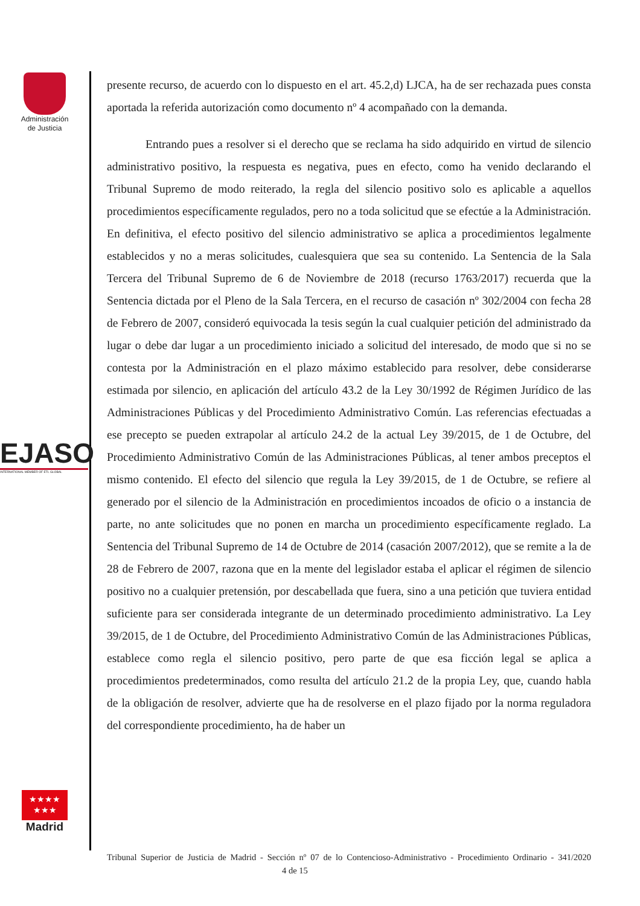Administración
de Justicia
EJASO
INTERNATIONAL MEMBER OF ETL GLOBAL
★★★★
★★★
Madrid
presente recurso, de acuerdo con lo dispuesto en el art. 45.2,d) LJCA, ha de ser rechazada pues consta aportada la referida autorización como documento nº 4 acompañado con la demanda.
Entrando pues a resolver si el derecho que se reclama ha sido adquirido en virtud de silencio administrativo positivo, la respuesta es negativa, pues en efecto, como ha venido declarando el Tribunal Supremo de modo reiterado, la regla del silencio positivo solo es aplicable a aquellos procedimientos específicamente regulados, pero no a toda solicitud que se efectúe a la Administración. En definitiva, el efecto positivo del silencio administrativo se aplica a procedimientos legalmente establecidos y no a meras solicitudes, cualesquiera que sea su contenido. La Sentencia de la Sala Tercera del Tribunal Supremo de 6 de Noviembre de 2018 (recurso 1763/2017) recuerda que la Sentencia dictada por el Pleno de la Sala Tercera, en el recurso de casación nº 302/2004 con fecha 28 de Febrero de 2007, consideró equivocada la tesis según la cual cualquier petición del administrado da lugar o debe dar lugar a un procedimiento iniciado a solicitud del interesado, de modo que si no se contesta por la Administración en el plazo máximo establecido para resolver, debe considerarse estimada por silencio, en aplicación del artículo 43.2 de la Ley 30/1992 de Régimen Jurídico de las Administraciones Públicas y del Procedimiento Administrativo Común. Las referencias efectuadas a ese precepto se pueden extrapolar al artículo 24.2 de la actual Ley 39/2015, de 1 de Octubre, del Procedimiento Administrativo Común de las Administraciones Públicas, al tener ambos preceptos el mismo contenido. El efecto del silencio que regula la Ley 39/2015, de 1 de Octubre, se refiere al generado por el silencio de la Administración en procedimientos incoados de oficio o a instancia de parte, no ante solicitudes que no ponen en marcha un procedimiento específicamente reglado. La Sentencia del Tribunal Supremo de 14 de Octubre de 2014 (casación 2007/2012), que se remite a la de 28 de Febrero de 2007, razona que en la mente del legislador estaba el aplicar el régimen de silencio positivo no a cualquier pretensión, por descabellada que fuera, sino a una petición que tuviera entidad suficiente para ser considerada integrante de un determinado procedimiento administrativo. La Ley 39/2015, de 1 de Octubre, del Procedimiento Administrativo Común de las Administraciones Públicas, establece como regla el silencio positivo, pero parte de que esa ficción legal se aplica a procedimientos predeterminados, como resulta del artículo 21.2 de la propia Ley, que, cuando habla de la obligación de resolver, advierte que ha de resolverse en el plazo fijado por la norma reguladora del correspondiente procedimiento, ha de haber un
Tribunal Superior de Justicia de Madrid - Sección nº 07 de lo Contencioso-Administrativo - Procedimiento Ordinario - 341/2020 4 de 15